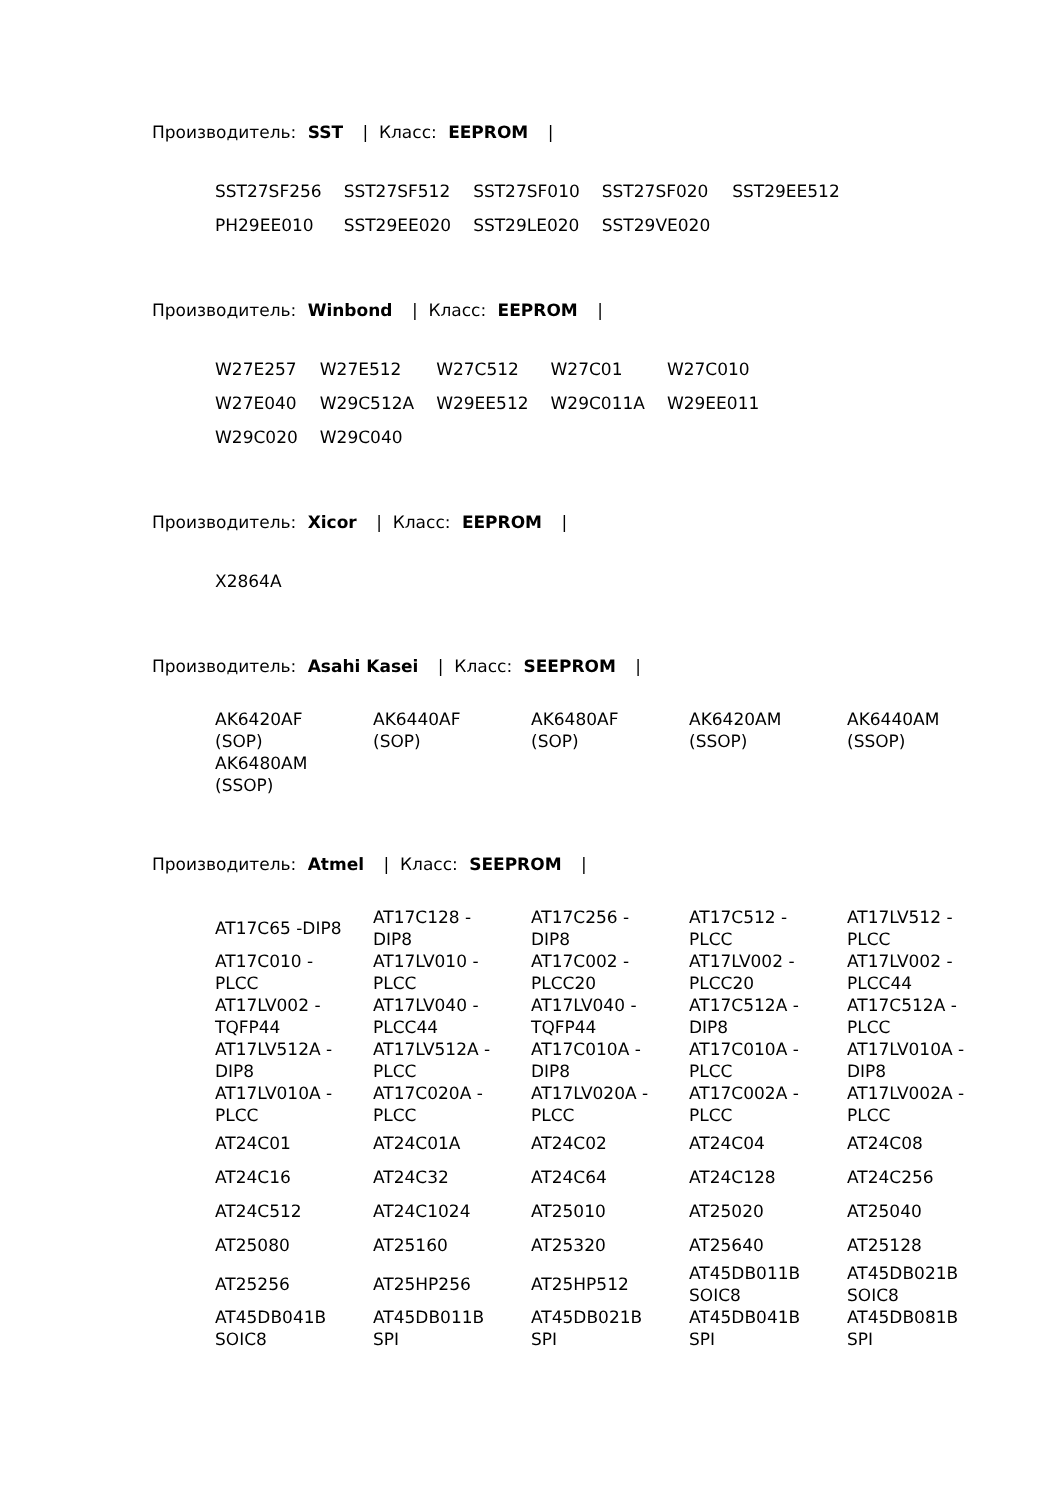Производитель: SST | Класс: EEPROM |
| SST27SF256 | SST27SF512 | SST27SF010 | SST27SF020 | SST29EE512 |
| PH29EE010 | SST29EE020 | SST29LE020 | SST29VE020 | |
Производитель: Winbond | Класс: EEPROM |
| W27E257 | W27E512 | W27C512 | W27C01 | W27C010 |
| W27E040 | W29C512A | W29EE512 | W29C011A | W29EE011 |
| W29C020 | W29C040 | | | |
Производитель: Xicor | Класс: EEPROM |
| X2864A |
Производитель: Asahi Kasei | Класс: SEEPROM |
| AK6420AF (SOP) | AK6440AF (SOP) | AK6480AF (SOP) | AK6420AM (SSOP) | AK6440AM (SSOP) |
| AK6480AM (SSOP) | | | | |
Производитель: Atmel | Класс: SEEPROM |
| AT17C65 -DIP8 | AT17C128 - DIP8 | AT17C256 - DIP8 | AT17C512 - PLCC | AT17LV512 - PLCC |
| AT17C010 - PLCC | AT17LV010 - PLCC | AT17C002 - PLCC20 | AT17LV002 - PLCC20 | AT17LV002 - PLCC44 |
| AT17LV002 - TQFP44 | AT17LV040 - PLCC44 | AT17LV040 - TQFP44 | AT17C512A - DIP8 | AT17C512A - PLCC |
| AT17LV512A - DIP8 | AT17LV512A - PLCC | AT17C010A - DIP8 | AT17C010A - PLCC | AT17LV010A - DIP8 |
| AT17LV010A - PLCC | AT17C020A - PLCC | AT17LV020A - PLCC | AT17C002A - PLCC | AT17LV002A - PLCC |
| AT24C01 | AT24C01A | AT24C02 | AT24C04 | AT24C08 |
| AT24C16 | AT24C32 | AT24C64 | AT24C128 | AT24C256 |
| AT24C512 | AT24C1024 | AT25010 | AT25020 | AT25040 |
| AT25080 | AT25160 | AT25320 | AT25640 | AT25128 |
| AT25256 | AT25HP256 | AT25HP512 | AT45DB011B SOIC8 | AT45DB021B SOIC8 |
| AT45DB041B SOIC8 | AT45DB011B SPI | AT45DB021B SPI | AT45DB041B SPI | AT45DB081B SPI |